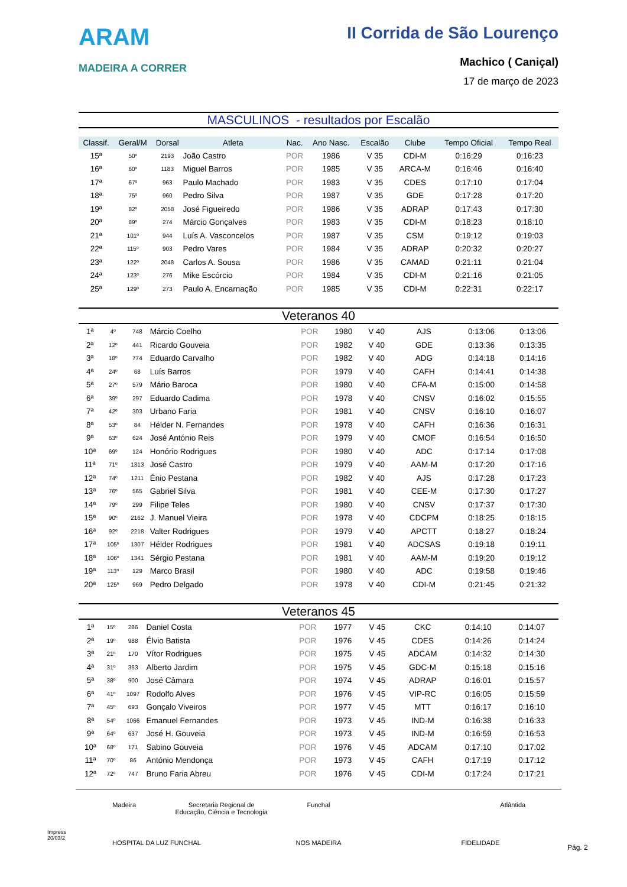ARAM
MADEIRA A CORRER
II Corrida de São Lourenço
Machico ( Caniçal)
17 de março de 2023
MASCULINOS - resultados por Escalão
| Classif. | Geral/M | Dorsal | Atleta | Nac. | Ano Nasc. | Escalão | Clube | Tempo Oficial | Tempo Real |
| --- | --- | --- | --- | --- | --- | --- | --- | --- | --- |
| 15ª | 50º | 2193 | João Castro | POR | 1986 | V 35 | CDI-M | 0:16:29 | 0:16:23 |
| 16ª | 60º | 1183 | Miguel Barros | POR | 1985 | V 35 | ARCA-M | 0:16:46 | 0:16:40 |
| 17ª | 67º | 963 | Paulo Machado | POR | 1983 | V 35 | CDES | 0:17:10 | 0:17:04 |
| 18ª | 75º | 960 | Pedro Silva | POR | 1987 | V 35 | GDE | 0:17:28 | 0:17:20 |
| 19ª | 82º | 2058 | José Figueiredo | POR | 1986 | V 35 | ADRAP | 0:17:43 | 0:17:30 |
| 20ª | 89º | 274 | Márcio Gonçalves | POR | 1983 | V 35 | CDI-M | 0:18:23 | 0:18:10 |
| 21ª | 101º | 944 | Luís A. Vasconcelos | POR | 1987 | V 35 | CSM | 0:19:12 | 0:19:03 |
| 22ª | 115º | 903 | Pedro Vares | POR | 1984 | V 35 | ADRAP | 0:20:32 | 0:20:27 |
| 23ª | 122º | 2048 | Carlos A. Sousa | POR | 1986 | V 35 | CAMAD | 0:21:11 | 0:21:04 |
| 24ª | 123º | 276 | Mike Escórcio | POR | 1984 | V 35 | CDI-M | 0:21:16 | 0:21:05 |
| 25ª | 129º | 273 | Paulo A. Encarnação | POR | 1985 | V 35 | CDI-M | 0:22:31 | 0:22:17 |
Veteranos 40
| 1ª | 4º | 748 | Márcio Coelho | POR | 1980 | V 40 | AJS | 0:13:06 | 0:13:06 |
| 2ª | 12º | 441 | Ricardo Gouveia | POR | 1982 | V 40 | GDE | 0:13:36 | 0:13:35 |
| 3ª | 18º | 774 | Eduardo Carvalho | POR | 1982 | V 40 | ADG | 0:14:18 | 0:14:16 |
| 4ª | 24º | 68 | Luís Barros | POR | 1979 | V 40 | CAFH | 0:14:41 | 0:14:38 |
| 5ª | 27º | 579 | Mário Baroca | POR | 1980 | V 40 | CFA-M | 0:15:00 | 0:14:58 |
| 6ª | 39º | 297 | Eduardo Cadima | POR | 1978 | V 40 | CNSV | 0:16:02 | 0:15:55 |
| 7ª | 42º | 303 | Urbano Faria | POR | 1981 | V 40 | CNSV | 0:16:10 | 0:16:07 |
| 8ª | 53º | 84 | Hélder N. Fernandes | POR | 1978 | V 40 | CAFH | 0:16:36 | 0:16:31 |
| 9ª | 63º | 624 | José António Reis | POR | 1979 | V 40 | CMOF | 0:16:54 | 0:16:50 |
| 10ª | 69º | 124 | Honório Rodrigues | POR | 1980 | V 40 | ADC | 0:17:14 | 0:17:08 |
| 11ª | 71º | 1313 | José Castro | POR | 1979 | V 40 | AAM-M | 0:17:20 | 0:17:16 |
| 12ª | 74º | 1211 | Énio Pestana | POR | 1982 | V 40 | AJS | 0:17:28 | 0:17:23 |
| 13ª | 76º | 565 | Gabriel Silva | POR | 1981 | V 40 | CEE-M | 0:17:30 | 0:17:27 |
| 14ª | 79º | 299 | Filipe Teles | POR | 1980 | V 40 | CNSV | 0:17:37 | 0:17:30 |
| 15ª | 90º | 2162 | J. Manuel Vieira | POR | 1978 | V 40 | CDCPM | 0:18:25 | 0:18:15 |
| 16ª | 92º | 2218 | Valter Rodrigues | POR | 1979 | V 40 | APCTT | 0:18:27 | 0:18:24 |
| 17ª | 105º | 1307 | Hélder Rodrigues | POR | 1981 | V 40 | ADCSAS | 0:19:18 | 0:19:11 |
| 18ª | 106º | 1341 | Sérgio Pestana | POR | 1981 | V 40 | AAM-M | 0:19:20 | 0:19:12 |
| 19ª | 113º | 129 | Marco Brasil | POR | 1980 | V 40 | ADC | 0:19:58 | 0:19:46 |
| 20ª | 125º | 969 | Pedro Delgado | POR | 1978 | V 40 | CDI-M | 0:21:45 | 0:21:32 |
Veteranos 45
| 1ª | 15º | 286 | Daniel Costa | POR | 1977 | V 45 | CKC | 0:14:10 | 0:14:07 |
| 2ª | 19º | 988 | Élvio Batista | POR | 1976 | V 45 | CDES | 0:14:26 | 0:14:24 |
| 3ª | 21º | 170 | Vítor Rodrigues | POR | 1975 | V 45 | ADCAM | 0:14:32 | 0:14:30 |
| 4ª | 31º | 363 | Alberto Jardim | POR | 1975 | V 45 | GDC-M | 0:15:18 | 0:15:16 |
| 5ª | 38º | 900 | José Câmara | POR | 1974 | V 45 | ADRAP | 0:16:01 | 0:15:57 |
| 6ª | 41º | 1097 | Rodolfo Alves | POR | 1976 | V 45 | VIP-RC | 0:16:05 | 0:15:59 |
| 7ª | 45º | 693 | Gonçalo Viveiros | POR | 1977 | V 45 | MTT | 0:16:17 | 0:16:10 |
| 8ª | 54º | 1066 | Emanuel Fernandes | POR | 1973 | V 45 | IND-M | 0:16:38 | 0:16:33 |
| 9ª | 64º | 637 | José H. Gouveia | POR | 1973 | V 45 | IND-M | 0:16:59 | 0:16:53 |
| 10ª | 68º | 171 | Sabino Gouveia | POR | 1976 | V 45 | ADCAM | 0:17:10 | 0:17:02 |
| 11ª | 70º | 86 | António Mendonça | POR | 1973 | V 45 | CAFH | 0:17:19 | 0:17:12 |
| 12ª | 72º | 747 | Bruno Faria Abreu | POR | 1976 | V 45 | CDI-M | 0:17:24 | 0:17:21 |
Madeira Secretaria Regional de Educação, Ciência e Tecnologia Funchal Atlântida HOSPITAL DA LUZ FUNCHAL NOS MADEIRA FIDELIDADE
Impress
20/03/2
Pág. 2